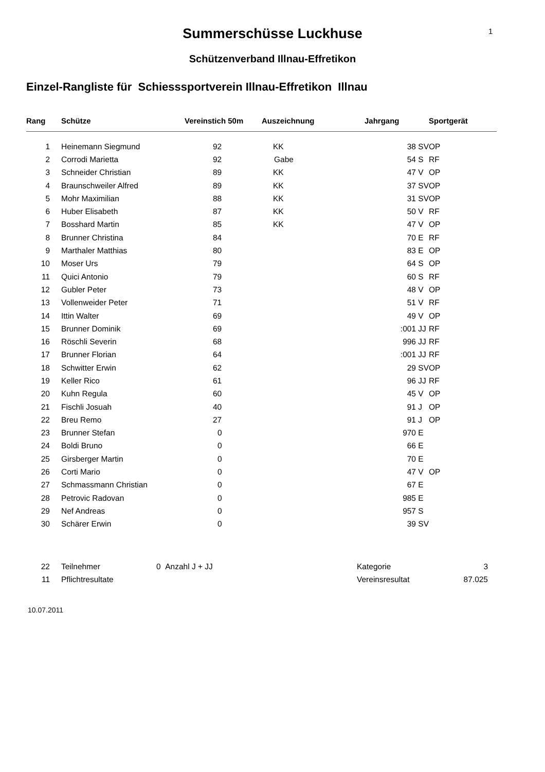1
Summerschüsse Luckhuse
Schützenverband Illnau-Effretikon
Einzel-Rangliste für Schiesssportverein Illnau-Effretikon Illnau
| Rang | Schütze | Vereinstich 50m | Auszeichnung | Jahrgang | | Sportgerät |
| --- | --- | --- | --- | --- | --- | --- |
| 1 | Heinemann Siegmund | 92 | KK | 38 | SV | OP |
| 2 | Corrodi Marietta | 92 | Gabe | 54 | S | RF |
| 3 | Schneider Christian | 89 | KK | 47 | V | OP |
| 4 | Braunschweiler Alfred | 89 | KK | 37 | SV | OP |
| 5 | Mohr Maximilian | 88 | KK | 31 | SV | OP |
| 6 | Huber Elisabeth | 87 | KK | 50 | V | RF |
| 7 | Bosshard Martin | 85 | KK | 47 | V | OP |
| 8 | Brunner Christina | 84 | | 70 | E | RF |
| 9 | Marthaler Matthias | 80 | | 83 | E | OP |
| 10 | Moser Urs | 79 | | 64 | S | OP |
| 11 | Quici Antonio | 79 | | 60 | S | RF |
| 12 | Gubler Peter | 73 | | 48 | V | OP |
| 13 | Vollenweider Peter | 71 | | 51 | V | RF |
| 14 | Ittin Walter | 69 | | 49 | V | OP |
| 15 | Brunner Dominik | 69 | | :001 | JJ | RF |
| 16 | Röschli Severin | 68 | | 996 | JJ | RF |
| 17 | Brunner Florian | 64 | | :001 | JJ | RF |
| 18 | Schwitter Erwin | 62 | | 29 | SV | OP |
| 19 | Keller Rico | 61 | | 96 | JJ | RF |
| 20 | Kuhn Regula | 60 | | 45 | V | OP |
| 21 | Fischli Josuah | 40 | | 91 | J | OP |
| 22 | Breu Remo | 27 | | 91 | J | OP |
| 23 | Brunner Stefan | 0 | | 970 | E | |
| 24 | Boldi Bruno | 0 | | 66 | E | |
| 25 | Girsberger Martin | 0 | | 70 | E | |
| 26 | Corti Mario | 0 | | 47 | V | OP |
| 27 | Schmassmann Christian | 0 | | 67 | E | |
| 28 | Petrovic Radovan | 0 | | 985 | E | |
| 29 | Nef Andreas | 0 | | 957 | S | |
| 30 | Schärer Erwin | 0 | | 39 | SV | |
| 22 | Teilnehmer | 0 Anzahl J + JJ | Kategorie | 3 |
| 11 | Pflichtresultate | | Vereinsresultat | 87.025 |
10.07.2011